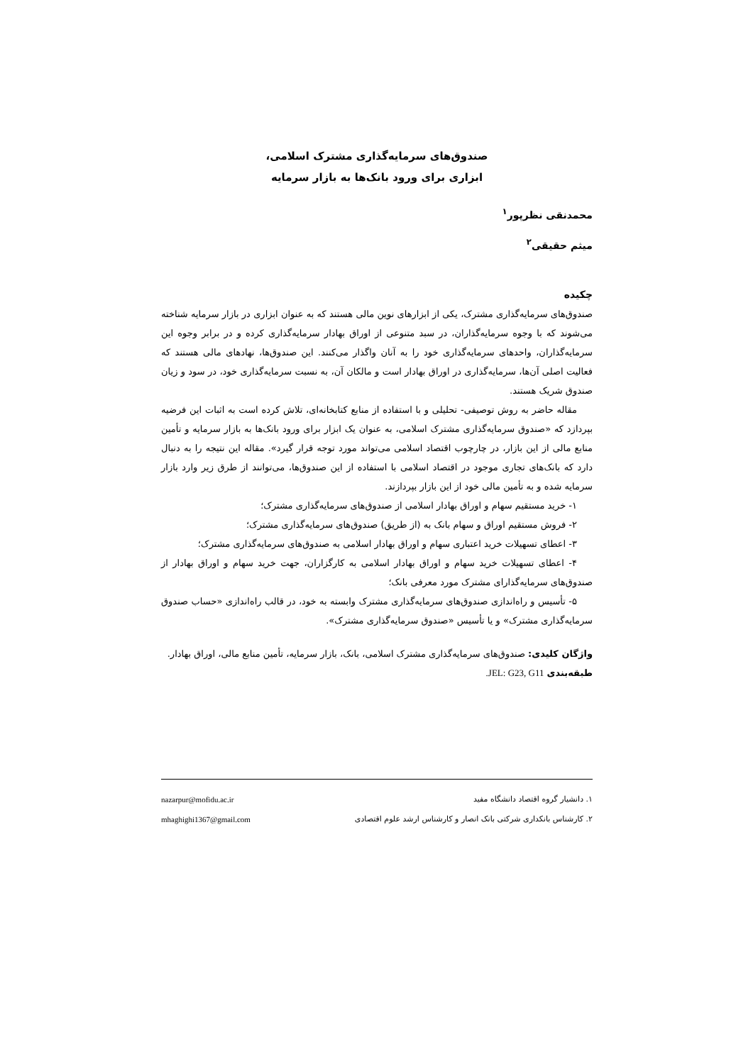صندوق‌های سرمایه‌گذاری مشترک اسلامی،
ابزاری برای ورود بانک‌ها به بازار سرمایه
محمدنقی نظرپور<sup>۱</sup>
میثم حقیقی<sup>۲</sup>
چکیده
صندوق‌های سرمایه‌گذاری مشترک، یکی از ابزارهای نوین مالی هستند که به عنوان ابزاری در بازار سرمایه شناخته می‌شوند که با وجوه سرمایه‌گذاران، در سبد متنوعی از اوراق بهادار سرمایه‌گذاری کرده و در برابر وجوه این سرمایه‌گذاران، واحدهای سرمایه‌گذاری خود را به آنان واگذار می‌کنند. این صندوق‌ها، نهادهای مالی هستند که فعالیت اصلی آن‌ها، سرمایه‌گذاری در اوراق بهادار است و مالکان آن، به نسبت سرمایه‌گذاری خود، در سود و زیان صندوق شریک هستند.
مقاله حاضر به روش توصیفی- تحلیلی و با استفاده از منابع کتابخانه‌ای، تلاش کرده است به اثبات این فرضیه بپردازد که «صندوق سرمایه‌گذاری مشترک اسلامی، به عنوان یک ابزار برای ورود بانک‌ها به بازار سرمایه و تأمین منابع مالی از این بازار، در چارچوب اقتصاد اسلامی می‌تواند مورد توجه قرار گیرد». مقاله این نتیجه را به دنبال دارد که بانک‌های تجاری موجود در اقتصاد اسلامی با استفاده از این صندوق‌ها، می‌توانند از طرق زیر وارد بازار سرمایه شده و به تأمین مالی خود از این بازار بپردازند.
۱- خرید مستقیم سهام و اوراق بهادار اسلامی از صندوق‌های سرمایه‌گذاری مشترک؛
۲- فروش مستقیم اوراق و سهام بانک به (از طریق) صندوق‌های سرمایه‌گذاری مشترک؛
۳- اعطای تسهیلات خرید اعتباری سهام و اوراق بهادار اسلامی به صندوق‌های سرمایه‌گذاری مشترک؛
۴- اعطای تسهیلات خرید سهام و اوراق بهادار اسلامی به کارگزاران، جهت خرید سهام و اوراق بهادار از صندوق‌های سرمایه‌گذارای مشترک مورد معرفی بانک؛
۵- تأسیس و راه‌اندازی صندوق‌های سرمایه‌گذاری مشترک وابسته به خود، در قالب راه‌اندازی «حساب صندوق سرمایه‌گذاری مشترک» و یا تأسیس «صندوق سرمایه‌گذاری مشترک».
واژگان کلیدی: صندوق‌های سرمایه‌گذاری مشترک اسلامی، بانک، بازار سرمایه، تأمین منابع مالی، اوراق بهادار.
طبقه‌بندی JEL: G23, G11.
۱. دانشیار گروه اقتصاد دانشگاه مفید nazarpur@mofidu.ac.ir
۲. کارشناس بانکداری شرکتی بانک انصار و کارشناس ارشد علوم اقتصادی mhaghighi1367@gmail.com